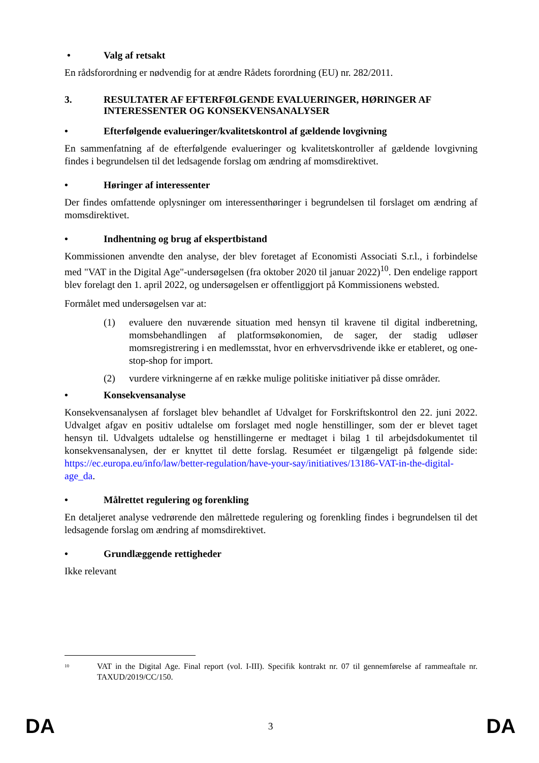• Valg af retsakt
En rådsforordning er nødvendig for at ændre Rådets forordning (EU) nr. 282/2011.
3. RESULTATER AF EFTERFØLGENDE EVALUERINGER, HØRINGER AF INTERESSENTER OG KONSEKVENSANALYSER
• Efterfølgende evalueringer/kvalitetskontrol af gældende lovgivning
En sammenfatning af de efterfølgende evalueringer og kvalitetskontroller af gældende lovgivning findes i begrundelsen til det ledsagende forslag om ændring af momsdirektivet.
• Høringer af interessenter
Der findes omfattende oplysninger om interessenthøringer i begrundelsen til forslaget om ændring af momsdirektivet.
• Indhentning og brug af ekspertbistand
Kommissionen anvendte den analyse, der blev foretaget af Economisti Associati S.r.l., i forbindelse med "VAT in the Digital Age"-undersøgelsen (fra oktober 2020 til januar 2022)<sup>10</sup>. Den endelige rapport blev forelagt den 1. april 2022, og undersøgelsen er offentliggjort på Kommissionens websted.
Formålet med undersøgelsen var at:
(1) evaluere den nuværende situation med hensyn til kravene til digital indberetning, momsbehandlingen af platformsøkonomien, de sager, der stadig udløser momsregistrering i en medlemsstat, hvor en erhvervsdrivende ikke er etableret, og one-stop-shop for import.
(2) vurdere virkningerne af en række mulige politiske initiativer på disse områder.
• Konsekvensanalyse
Konsekvensanalysen af forslaget blev behandlet af Udvalget for Forskriftskontrol den 22. juni 2022. Udvalget afgav en positiv udtalelse om forslaget med nogle henstillinger, som der er blevet taget hensyn til. Udvalgets udtalelse og henstillingerne er medtaget i bilag 1 til arbejdsdokumentet til konsekvensanalysen, der er knyttet til dette forslag. Resuméet er tilgængeligt på følgende side: https://ec.europa.eu/info/law/better-regulation/have-your-say/initiatives/13186-VAT-in-the-digital-age_da.
• Målrettet regulering og forenkling
En detaljeret analyse vedrørende den målrettede regulering og forenkling findes i begrundelsen til det ledsagende forslag om ændring af momsdirektivet.
• Grundlæggende rettigheder
Ikke relevant
<sup>10</sup> VAT in the Digital Age. Final report (vol. I-III). Specifik kontrakt nr. 07 til gennemførelse af rammeaftale nr. TAXUD/2019/CC/150.
DA 3 DA